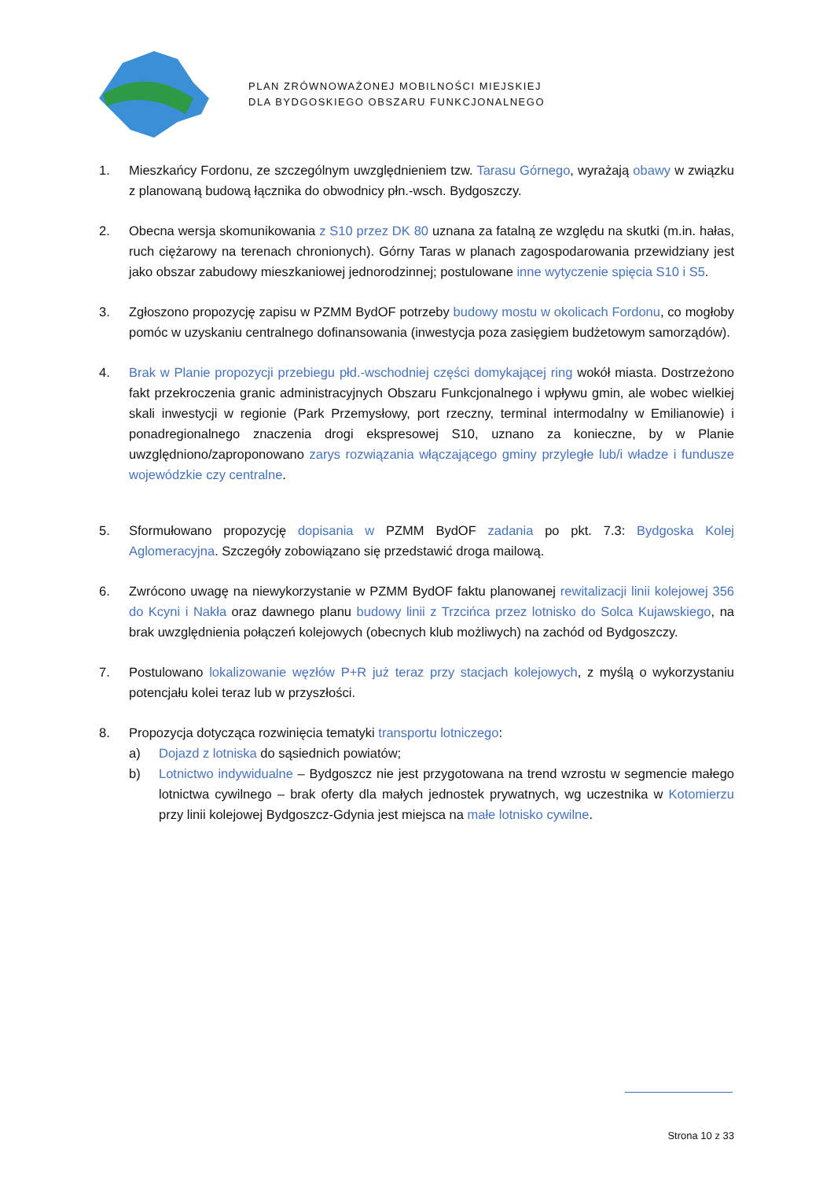PLAN ZRÓWNOWAŻONEJ MOBILNOŚCI MIEJSKIEJ
DLA BYDGOSKIEGO OBSZARU FUNKCJONALNEGO
1. Mieszkańcy Fordonu, ze szczególnym uwzględnieniem tzw. Tarasu Górnego, wyrażają obawy w związku z planowaną budową łącznika do obwodnicy płn.-wsch. Bydgoszczy.
2. Obecna wersja skomunikowania z S10 przez DK 80 uznana za fatalną ze względu na skutki (m.in. hałas, ruch ciężarowy na terenach chronionych). Górny Taras w planach zagospodarowania przewidziany jest jako obszar zabudowy mieszkaniowej jednorodzinnej; postulowane inne wytyczenie spięcia S10 i S5.
3. Zgłoszono propozycję zapisu w PZMM BydOF potrzeby budowy mostu w okolicach Fordonu, co mogłoby pomóc w uzyskaniu centralnego dofinansowania (inwestycja poza zasięgiem budżetowym samorządów).
4. Brak w Planie propozycji przebiegu płd.-wschodniej części domykającej ring wokół miasta. Dostrzeżono fakt przekroczenia granic administracyjnych Obszaru Funkcjonalnego i wpływu gmin, ale wobec wielkiej skali inwestycji w regionie (Park Przemysłowy, port rzeczny, terminal intermodalny w Emilianowie) i ponadregionalnego znaczenia drogi ekspresowej S10, uznano za konieczne, by w Planie uwzględniono/zaproponowano zarys rozwiązania włączającego gminy przyległe lub/i władze i fundusze wojewódzkie czy centralne.
5. Sformułowano propozycję dopisania w PZMM BydOF zadania po pkt. 7.3: Bydgoska Kolej Aglomeracyjna. Szczegóły zobowiązano się przedstawić droga mailową.
6. Zwrócono uwagę na niewykorzystanie w PZMM BydOF faktu planowanej rewitalizacji linii kolejowej 356 do Kcyni i Nakła oraz dawnego planu budowy linii z Trzcińca przez lotnisko do Solca Kujawskiego, na brak uwzględnienia połączeń kolejowych (obecnych klub możliwych) na zachód od Bydgoszczy.
7. Postulowano lokalizowanie węzłów P+R już teraz przy stacjach kolejowych, z myślą o wykorzystaniu potencjału kolei teraz lub w przyszłości.
8. Propozycja dotycząca rozwinięcia tematyki transportu lotniczego:
a) Dojazd z lotniska do sąsiednich powiatów;
b) Lotnictwo indywidualne – Bydgoszcz nie jest przygotowana na trend wzrostu w segmencie małego lotnictwa cywilnego – brak oferty dla małych jednostek prywatnych, wg uczestnika w Kotomierzu przy linii kolejowej Bydgoszcz-Gdynia jest miejsca na małe lotnisko cywilne.
Strona 10 z 33